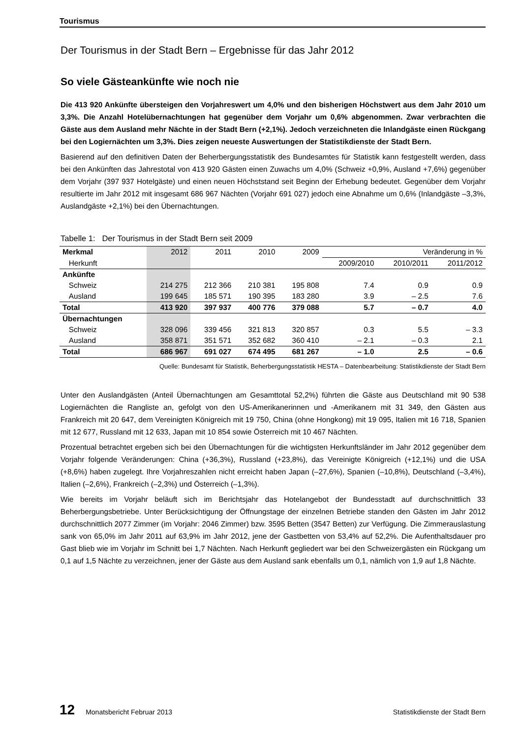Tourismus
Der Tourismus in der Stadt Bern – Ergebnisse für das Jahr 2012
So viele Gästeankünfte wie noch nie
Die 413 920 Ankünfte übersteigen den Vorjahreswert um 4,0% und den bisherigen Höchstwert aus dem Jahr 2010 um 3,3%. Die Anzahl Hotelübernachtungen hat gegenüber dem Vorjahr um 0,6% abgenommen. Zwar verbrachten die Gäste aus dem Ausland mehr Nächte in der Stadt Bern (+2,1%). Jedoch verzeichneten die Inlandgäste einen Rückgang bei den Logiernächten um 3,3%. Dies zeigen neueste Auswertungen der Statistikdienste der Stadt Bern.
Basierend auf den definitiven Daten der Beherbergungsstatistik des Bundesamtes für Statistik kann festgestellt werden, dass bei den Ankünften das Jahrestotal von 413 920 Gästen einen Zuwachs um 4,0% (Schweiz +0,9%, Ausland +7,6%) gegenüber dem Vorjahr (397 937 Hotelgäste) und einen neuen Höchststand seit Beginn der Erhebung bedeutet. Gegenüber dem Vorjahr resultierte im Jahr 2012 mit insgesamt 686 967 Nächten (Vorjahr 691 027) jedoch eine Abnahme um 0,6% (Inlandgäste –3,3%, Auslandgäste +2,1%) bei den Übernachtungen.
Tabelle 1: Der Tourismus in der Stadt Bern seit 2009
| Merkmal | 2012 | 2011 | 2010 | 2009 | Veränderung in % | | |
| --- | --- | --- | --- | --- | --- | --- | --- |
| Herkunft | | | | | 2009/2010 | 2010/2011 | 2011/2012 |
| Ankünfte | | | | | | | |
| Schweiz | 214 275 | 212 366 | 210 381 | 195 808 | 7.4 | 0.9 | 0.9 |
| Ausland | 199 645 | 185 571 | 190 395 | 183 280 | 3.9 | – 2.5 | 7.6 |
| Total | 413 920 | 397 937 | 400 776 | 379 088 | 5.7 | – 0.7 | 4.0 |
| Übernachtungen | | | | | | | |
| Schweiz | 328 096 | 339 456 | 321 813 | 320 857 | 0.3 | 5.5 | – 3.3 |
| Ausland | 358 871 | 351 571 | 352 682 | 360 410 | – 2.1 | – 0.3 | 2.1 |
| Total | 686 967 | 691 027 | 674 495 | 681 267 | – 1.0 | 2.5 | – 0.6 |
Quelle: Bundesamt für Statistik, Beherbergungsstatistik HESTA – Datenbearbeitung: Statistikdienste der Stadt Bern
Unter den Auslandgästen (Anteil Übernachtungen am Gesamttotal 52,2%) führten die Gäste aus Deutschland mit 90 538 Logiernächten die Rangliste an, gefolgt von den US-Amerikanerinnen und -Amerikanern mit 31 349, den Gästen aus Frankreich mit 20 647, dem Vereinigten Königreich mit 19 750, China (ohne Hongkong) mit 19 095, Italien mit 16 718, Spanien mit 12 677, Russland mit 12 633, Japan mit 10 854 sowie Österreich mit 10 467 Nächten.
Prozentual betrachtet ergeben sich bei den Übernachtungen für die wichtigsten Herkunftsländer im Jahr 2012 gegenüber dem Vorjahr folgende Veränderungen: China (+36,3%), Russland (+23,8%), das Vereinigte Königreich (+12,1%) und die USA (+8,6%) haben zugelegt. Ihre Vorjahreszahlen nicht erreicht haben Japan (–27,6%), Spanien (–10,8%), Deutschland (–3,4%), Italien (–2,6%), Frankreich (–2,3%) und Österreich (–1,3%).
Wie bereits im Vorjahr beläuft sich im Berichtsjahr das Hotelangebot der Bundesstadt auf durchschnittlich 33 Beherbergungsbetriebe. Unter Berücksichtigung der Öffnungstage der einzelnen Betriebe standen den Gästen im Jahr 2012 durchschnittlich 2077 Zimmer (im Vorjahr: 2046 Zimmer) bzw. 3595 Betten (3547 Betten) zur Verfügung. Die Zimmerauslastung sank von 65,0% im Jahr 2011 auf 63,9% im Jahr 2012, jene der Gastbetten von 53,4% auf 52,2%. Die Aufenthaltsdauer pro Gast blieb wie im Vorjahr im Schnitt bei 1,7 Nächten. Nach Herkunft gegliedert war bei den Schweizergästen ein Rückgang um 0,1 auf 1,5 Nächte zu verzeichnen, jener der Gäste aus dem Ausland sank ebenfalls um 0,1, nämlich von 1,9 auf 1,8 Nächte.
12 Monatsbericht Februar 2013 Statistikdienste der Stadt Bern